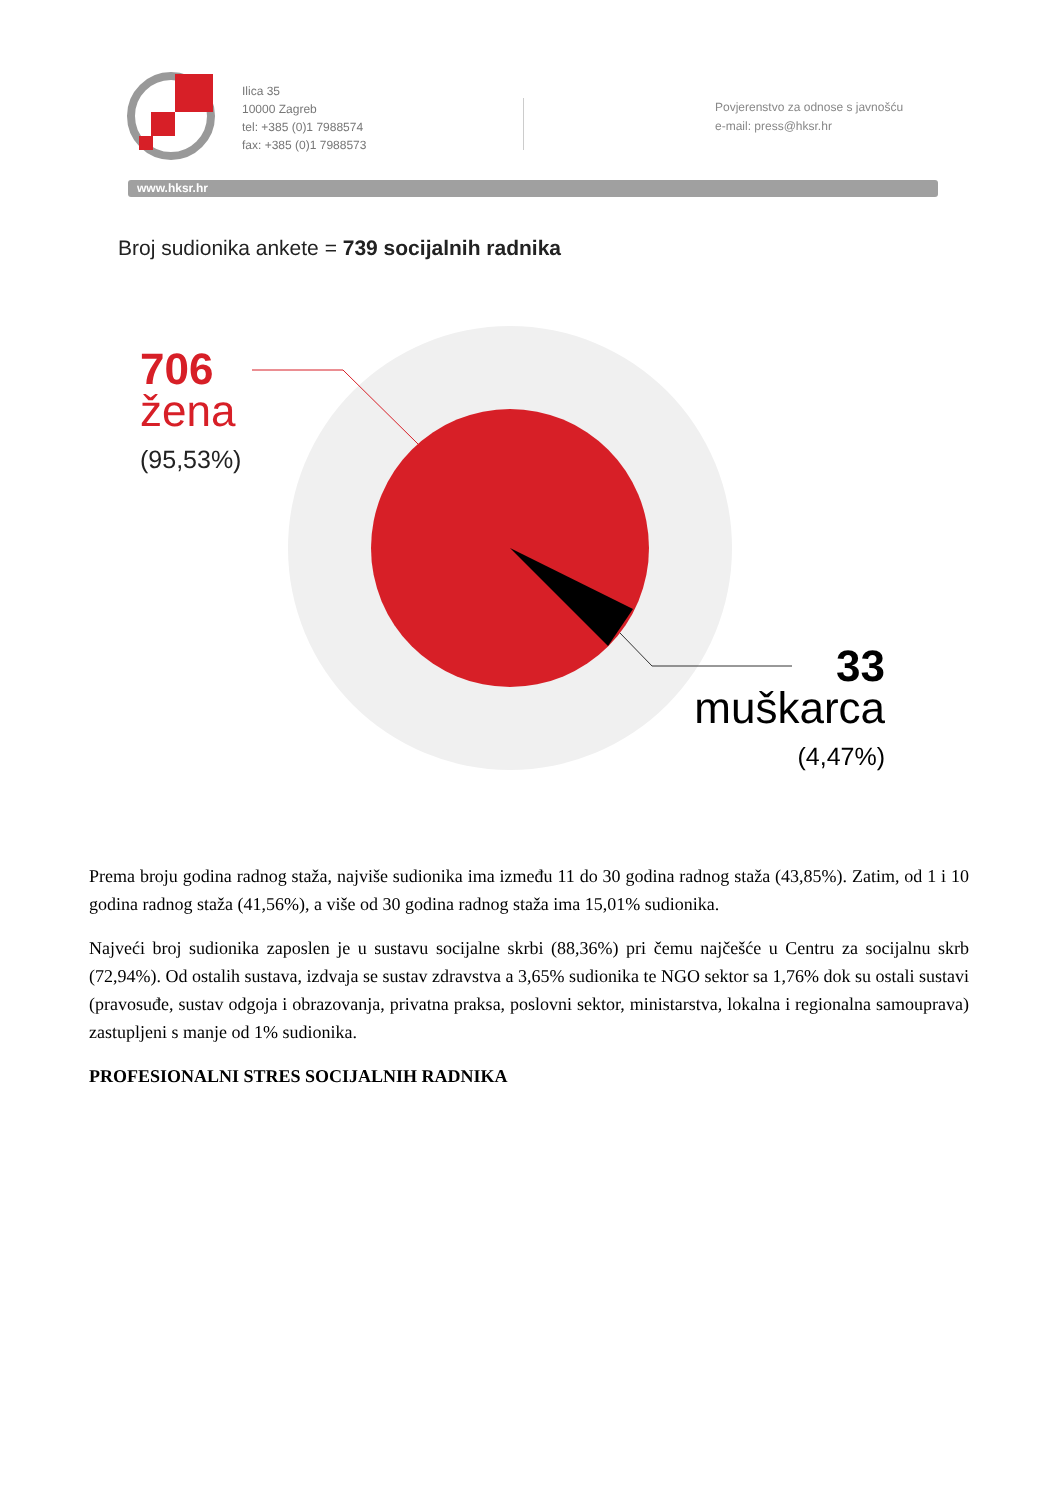Ilica 35
10000 Zagreb
tel: +385 (0)1 7988574
fax: +385 (0)1 7988573
Povjerenstvo za odnose s javnošću
e-mail: press@hksr.hr
www.hksr.hr
Broj sudionika ankete = 739 socijalnih radnika
706
žena
(95,53%)
33
muškarca
(4,47%)
Prema broju godina radnog staža, najviše sudionika ima između 11 do 30 godina radnog staža (43,85%). Zatim, od 1 i 10 godina radnog staža (41,56%), a više od 30 godina radnog staža ima 15,01% sudionika.
Najveći broj sudionika zaposlen je u sustavu socijalne skrbi (88,36%) pri čemu najčešće u Centru za socijalnu skrb (72,94%). Od ostalih sustava, izdvaja se sustav zdravstva a 3,65% sudionika te NGO sektor sa 1,76% dok su ostali sustavi (pravosuđe, sustav odgoja i obrazovanja, privatna praksa, poslovni sektor, ministarstva, lokalna i regionalna samouprava) zastupljeni s manje od 1% sudionika.
PROFESIONALNI STRES SOCIJALNIH RADNIKA